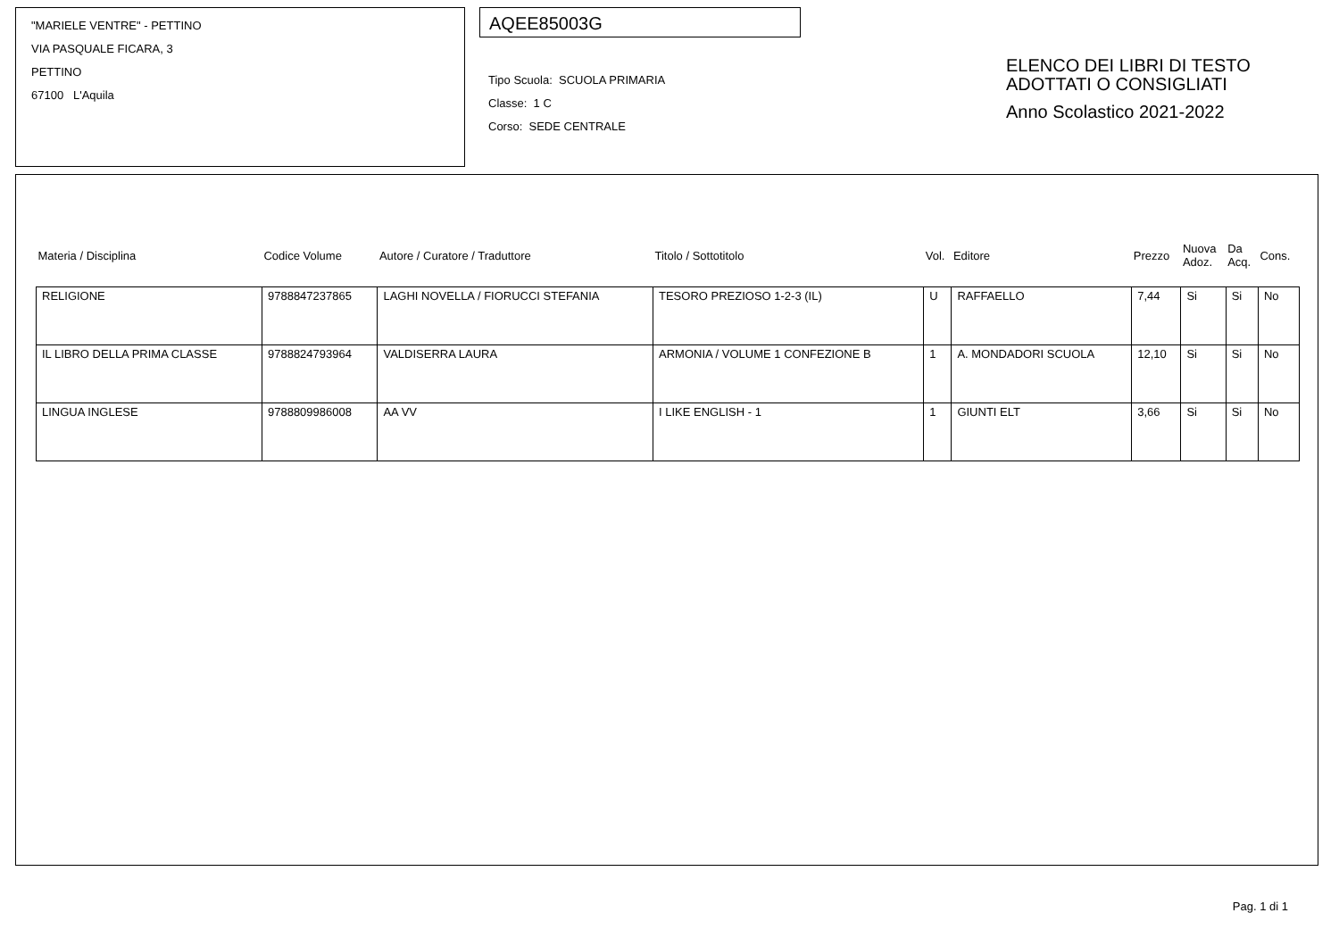"MARIELE VENTRE" - PETTINO
VIA PASQUALE FICARA, 3
PETTINO
67100 L'Aquila
AQEE85003G
Tipo Scuola: SCUOLA PRIMARIA
Classe: 1 C
Corso: SEDE CENTRALE
ELENCO DEI LIBRI DI TESTO
ADOTTATI O CONSIGLIATI
Anno Scolastico 2021-2022
| Materia / Disciplina | Codice Volume | Autore / Curatore / Traduttore | Titolo / Sottotitolo | Vol. | Editore | Prezzo | Nuova Adoz. | Da Acq. | Cons. |
| --- | --- | --- | --- | --- | --- | --- | --- | --- | --- |
| RELIGIONE | 9788847237865 | LAGHI NOVELLA / FIORUCCI STEFANIA | TESORO PREZIOSO 1-2-3 (IL) | U | RAFFAELLO | 7,44 | Si | Si | No |
| IL LIBRO DELLA PRIMA CLASSE | 9788824793964 | VALDISERRA LAURA | ARMONIA / VOLUME 1 CONFEZIONE B | 1 | A. MONDADORI SCUOLA | 12,10 | Si | Si | No |
| LINGUA INGLESE | 9788809986008 | AA VV | I LIKE ENGLISH - 1 | 1 | GIUNTI ELT | 3,66 | Si | Si | No |
Pag. 1 di 1